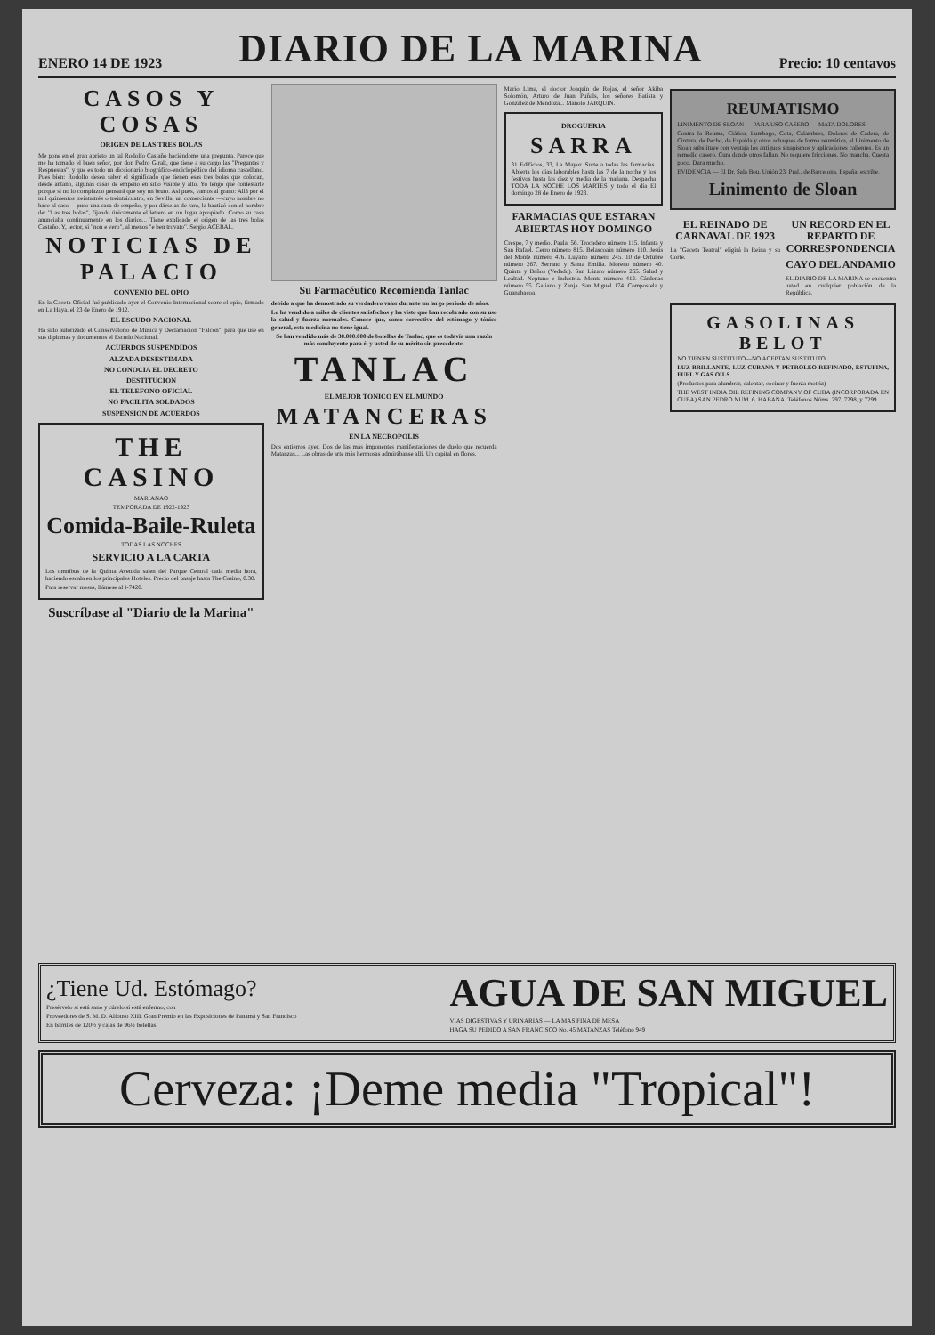ENERO 14 DE 1923
DIARIO DE LA MARINA
Precio: 10 centavos
CASOS Y COSAS
ORIGEN DE LAS TRES BOLAS
Me pone en el gran aprieto un tal Rodolfo Castaño haciéndome una pregunta. Parece que me ha tomado el buen señor, por don Pedro Giralt, que tiene a su cargo las "Preguntas y Respuestas", y que es todo un diccionario biográfico-enciclopédico del idioma castellano. Pues bien: Rodolfo desea saber el significado que tienen esas tres bolas que colocan, desde antaño, algunas casas de empeño en sitio visible y alto. Yo tengo que contestarle porque si no lo complazco pensará que soy un bruto. Así pues, vamos al grano: Allá por el mil quinientos treintaitrés o treintaicuatro, en Sevilla, un comerciante —cuyo nombre no hace al caso— puso una casa de empeño, y por dárselas de raro, la bautizó con el nombre de: "Las tres bolas", fijando únicamente el letrero en un lugar apropiado. Como su casa anunciaba continuamente en los diarios... Tiene explicado el origen de las tres bolas Castaño. Y, lector, si "non e vero", al menos "e ben trovato". Sergio ACEBAL.
NOTICIAS DE PALACIO
CONVENIO DEL OPIO
En la Gaceta Oficial fué publicado ayer el Convenio Internacional sobre el opio, firmado en La Haya, el 23 de Enero de 1912.
EL ESCUDO NACIONAL
Ha sido autorizado el Conservatorio de Música y Declamación "Falcón", para que use en sus diplomas y documentos el Escudo Nacional.
ACUERDOS SUSPENDIDOS
ALZADA DESESTIMADA
NO CONOCIA EL DECRETO
DESTITUCION
EL TELEFONO OFICIAL
NO FACILITA SOLDADOS
SUSPENSION DE ACUERDOS
THE CASINO
MARIANAO
TEMPORADA DE 1922-1923
Comida-Baile-Ruleta
TODAS LAS NOCHES
SERVICIO A LA CARTA
Los omnibus de la Quinta Avenida salen del Parque Central cada media hora, haciendo escala en los principales Hoteles. Precio del pasaje hasta The Casino, 0.30.
Para reservar mesas, llámese al I-7420.
Suscríbase al "Diario de la Marina"
Su Farmacéutico Recomienda Tanlac
debido a que ha demostrado su verdadero valor durante un largo período de años.
Lo ha vendido a miles de clientes satisfechos y ha visto que han recobrado con su uso la salud y fuerza normales. Conoce que, como correctivo del estómago y tónico general, esta medicina no tiene igual.
Se han vendido más de 30.000.000 de botellas de Tanlac, que es todavía una razón más concluyente para él y usted de su mérito sin precedente.
TANLAC
EL MEJOR TONICO EN EL MUNDO
MATANCERAS
EN LA NECROPOLIS
Dos entierros ayer. Dos de las más imponentes manifestaciones de duelo que recuerda Matanzas... Las obras de arte más hermosas admirábanse allí. Un capital en flores.
Mario Lima, el doctor Joaquín de Rojas, el señor Akiba Solomón, Arturo de Juan Puñals, los señores Batista y González de Mendoza... Manolo JARQUIN.
DROGUERIA
SARRA
31 Edificios, 33, La Mayor. Surte a todas las farmacias. Abierta los días laborables hasta las 7 de la noche y los festivos hasta las diez y media de la mañana. Despacha TODA LA NOCHE LOS MARTES y todo el día El domingo 28 de Enero de 1923.
FARMACIAS QUE ESTARAN ABIERTAS HOY DOMINGO
Crespo, 7 y medio. Paula, 56. Trocadero número 115. Infanta y San Rafael. Cerro número 815. Belascoain número 110. Jesús del Monte número 476. Luyanó número 245. 10 de Octubre número 267. Serrano y Santa Emilia. Moreno número 40. Quinta y Baños (Vedado). San Lázaro número 265. Salud y Lealtad. Neptuno e Industria. Monte número 412. Cárdenas número 55. Galiano y Zanja. San Miguel 174. Compostela y Guanabacoa.
REUMATISMO
LINIMENTO DE SLOAN — PARA USO CASERO — MATA DOLORES
Contra la Reuma, Ciática, Lumbago, Gota, Calambres, Dolores de Cadera, de Cintura, de Pecho, de Espalda y otros achaques de forma reumática, el Linimento de Sloan substituye con ventaja los antiguos sinapismos y aplicaciones calientes. Es un remedio casero. Cura donde otros fallan. No requiere fricciones. No mancha. Cuesta poco. Dura mucho.
EVIDENCIA — El Dr. Sala Bou, Unión 23, Pral., de Barcelona, España, escribe.
Linimento de Sloan
EL REINADO DE CARNAVAL DE 1923
La "Gaceta Teatral" eligirá la Reina y su Corte.
UN RECORD EN EL REPARTO DE CORRESPONDENCIA
CAYO DEL ANDAMIO
EL DIARIO DE LA MARINA se encuentra usted en cualquier población de la República.
GASOLINAS BELOT
NO TIENEN SUSTITUTO—NO ACEPTAN SUSTITUTO.
LUZ BRILLANTE, LUZ CUBANA Y PETROLEO REFINADO, ESTUFINA, FUEL Y GAS OILS
(Productos para alumbrar, calentar, cocinar y fuerza motriz)
THE WEST INDIA OIL REFINING COMPANY OF CUBA (INCORPORADA EN CUBA) SAN PEDRO NUM. 6. HABANA. Teléfonos Núms. 297, 7298, y 7299.
¿Tiene Ud. Estómago?
Presérvelo si está sano y cúrelo si está enfermo, con
Proveedores de S. M. D. Alfonso XIII. Gran Premio en las Exposiciones de Panamá y San Francisco
En barriles de 120½ y cajas de 96½ botellas.
AGUA DE SAN MIGUEL
VIAS DIGESTIVAS Y URINARIAS — LA MAS FINA DE MESA
HAGA SU PEDIDO A SAN FRANCISCO No. 45 MATANZAS Teléfono 949
Cerveza: ¡Deme media "Tropical"!